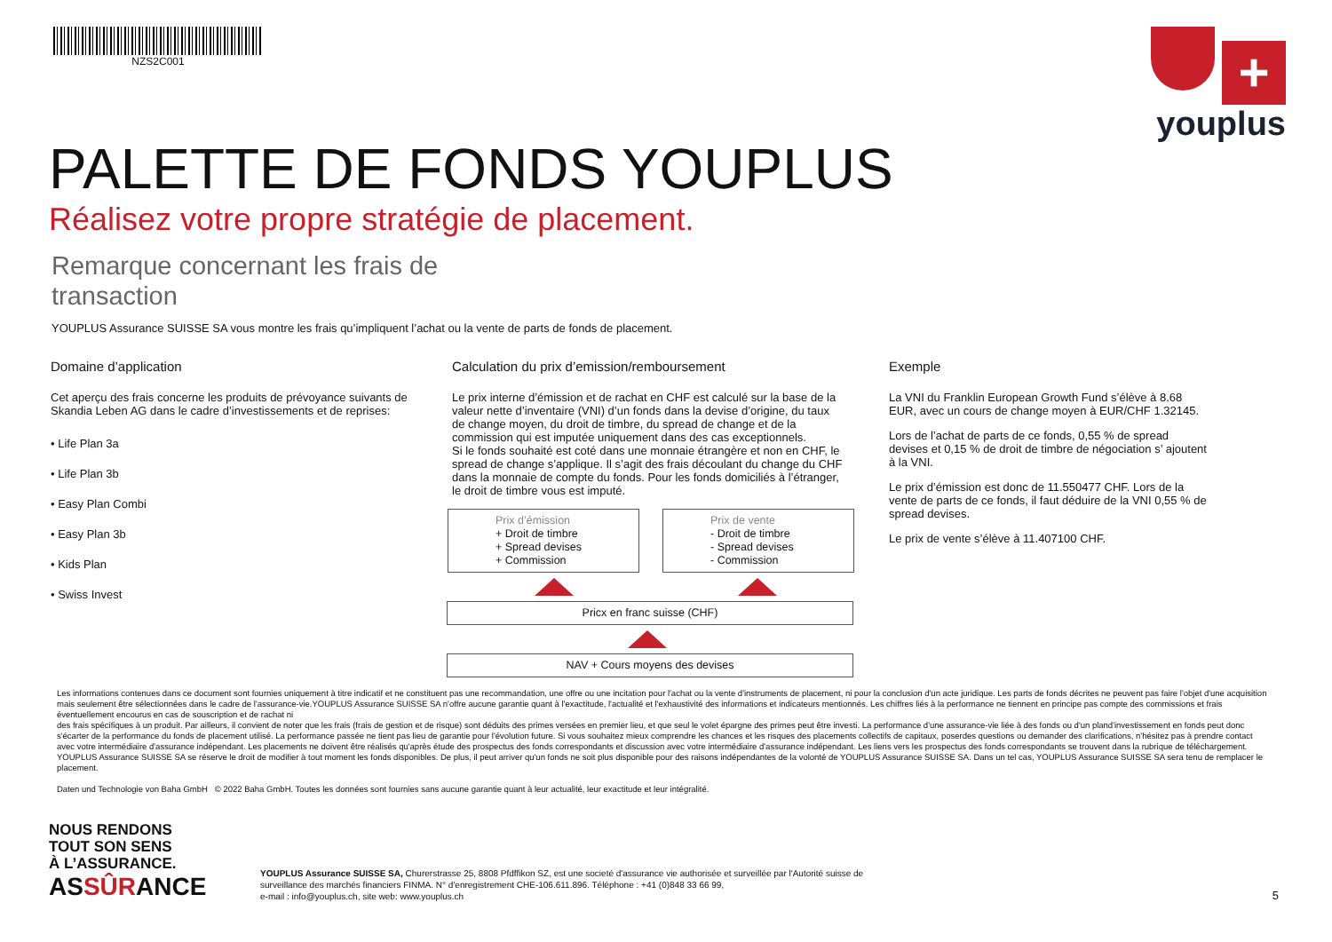NZS2C001
+
youplus
PALETTE DE FONDS YOUPLUS
Réalisez votre propre stratégie de placement.
Remarque concernant les frais de
transaction
YOUPLUS Assurance SUISSE SA vous montre les frais qu’impliquent l’achat ou la vente de parts de fonds de placement.
Domaine d’application
Cet aperçu des frais concerne les produits de prévoyance suivants de Skandia Leben AG dans le cadre d’investissements et de reprises:
• Life Plan 3a
• Life Plan 3b
• Easy Plan Combi
• Easy Plan 3b
• Kids Plan
• Swiss Invest
Calculation du prix d’emission/remboursement
Le prix interne d’émission et de rachat en CHF est calculé sur la base de la valeur nette d’inventaire (VNI) d’un fonds dans la devise d’origine, du taux de change moyen, du droit de timbre, du spread de change et de la commission qui est imputée uniquement dans des cas exceptionnels.
Si le fonds souhaité est coté dans une monnaie étrangère et non en CHF, le spread de change s’applique. Il s’agit des frais découlant du change du CHF dans la monnaie de compte du fonds. Pour les fonds domiciliés à l’étranger, le droit de timbre vous est imputé.
Prix d’émission
+ Droit de timbre
+ Spread devises
+ Commission
Prix de vente
- Droit de timbre
- Spread devises
- Commission
Pricx en franc suisse (CHF)
NAV + Cours moyens des devises
Exemple
La VNI du Franklin European Growth Fund s’élève à 8.68 EUR, avec un cours de change moyen à EUR/CHF 1.32145.
Lors de l’achat de parts de ce fonds, 0,55 % de spread devises et 0,15 % de droit de timbre de négociation s’ ajoutent à la VNI.
Le prix d’émission est donc de 11.550477 CHF. Lors de la vente de parts de ce fonds, il faut déduire de la VNI 0,55 % de spread devises.
Le prix de vente s’élève à 11.407100 CHF.
Les informations contenues dans ce document sont fournies uniquement à titre indicatif et ne constituent pas une recommandation, une offre ou une incitation pour l'achat ou la vente d'instruments de placement, ni pour la conclusion d'un acte juridique. Les parts de fonds décrites ne peuvent pas faire l'objet d'une acquisition mais seulement être sélectionnées dans le cadre de l'assurance-vie.YOUPLUS Assurance SUISSE SA n'offre aucune garantie quant à l'exactitude, l'actualité et l'exhaustivité des informations et indicateurs mentionnés. Les chiffres liés à la performance ne tiennent en principe pas compte des commissions et frais éventuellement encourus en cas de souscription et de rachat ni
des frais spécifiques à un produit. Par ailleurs, il convient de noter que les frais (frais de gestion et de risque) sont déduits des primes versées en premier lieu, et que seul le volet épargne des primes peut être investi. La performance d'une assurance-vie liée à des fonds ou d'un pland'investissement en fonds peut donc s'écarter de la performance du fonds de placement utilisé. La performance passée ne tient pas lieu de garantie pour l'évolution future. Si vous souhaitez mieux comprendre les chances et les risques des placements collectifs de capitaux, poserdes questions ou demander des clarifications, n'hésitez pas à prendre contact avec votre intermédiaire d'assurance indépendant. Les placements ne doivent être réalisés qu'après étude des prospectus des fonds correspondants et discussion avec votre intermédiaire d'assurance indépendant. Les liens vers les prospectus des fonds correspondants se trouvent dans la rubrique de téléchargement.
YOUPLUS Assurance SUISSE SA se réserve le droit de modifier à tout moment les fonds disponibles. De plus, il peut arriver qu'un fonds ne soit plus disponible pour des raisons indépendantes de la volonté de YOUPLUS Assurance SUISSE SA. Dans un tel cas, YOUPLUS Assurance SUISSE SA sera tenu de remplacer le placement.
Daten und Technologie von Baha GmbH © 2022 Baha GmbH. Toutes les données sont fournies sans aucune garantie quant à leur actualité, leur exactitude et leur intégralité.
NOUS RENDONS
TOUT SON SENS
À L’ASSURANCE.
ASSÛRANCE
YOUPLUS Assurance SUISSE SA, Churerstrasse 25, 8808 Pfdffikon SZ, est une societé d'assurance vie authorisée et surveillée par l'Autorité suisse de surveillance des marchés financiers FINMA. N° d'enregistrement CHE-106.611.896. Téléphone : +41 (0)848 33 66 99,
e-mail : info@youplus.ch, site web: www.youplus.ch
5